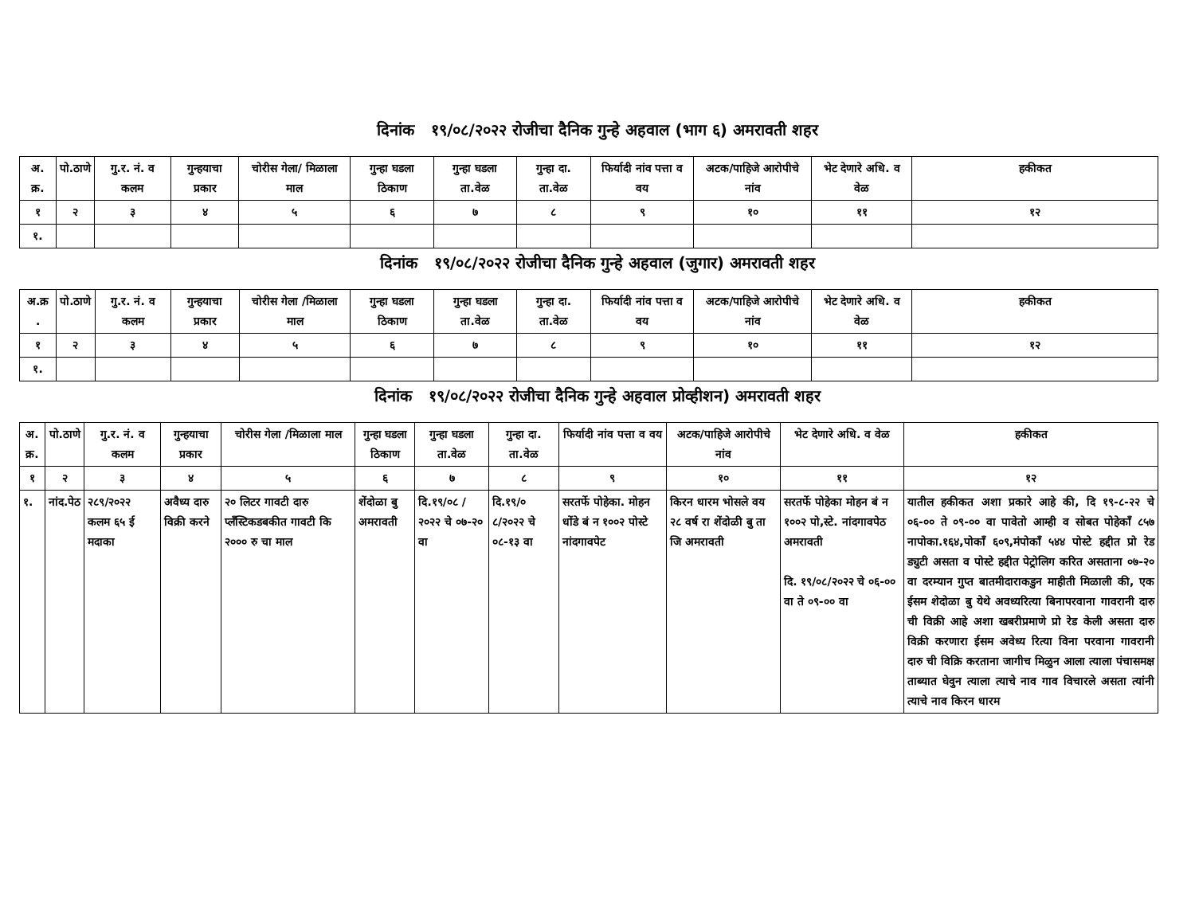दिनांक १९/०८/२०२२ रोजीचा दैनिक गुन्हे अहवाल (भाग ६) अमरावती शहर
| अ. क्र. | पो.ठाणे | गु.र. नं. व कलम | गुन्हयाचा प्रकार | चोरीस गेला/ मिळाला माल | गुन्हा घडला ठिकाण | गुन्हा घडला ता.वेळ | गुन्हा दा. ता.वेळ | फिर्यादी नांव पत्ता व वय | अटक/पाहिजे आरोपीचे नांव | भेट देणारे अधि. व वेळ | हकीकत |
| --- | --- | --- | --- | --- | --- | --- | --- | --- | --- | --- | --- |
| १ | २ | ३ | ४ | ५ | ६ | ७ | ८ | ९ | १० | ११ | १२ |
| १. | | | | | | | | | | | |
दिनांक १९/०८/२०२२ रोजीचा दैनिक गुन्हे अहवाल (जुगार) अमरावती शहर
| अ.क्र . | पो.ठाणे | गु.र. नं. व कलम | गुन्हयाचा प्रकार | चोरीस गेला /मिळाला माल | गुन्हा घडला ठिकाण | गुन्हा घडला ता.वेळ | गुन्हा दा. ता.वेळ | फिर्यादी नांव पत्ता व वय | अटक/पाहिजे आरोपीचे नांव | भेट देणारे अधि. व वेळ | हकीकत |
| --- | --- | --- | --- | --- | --- | --- | --- | --- | --- | --- | --- |
| १ | २ | ३ | ४ | ५ | ६ | ७ | ८ | ९ | १० | ११ | १२ |
| १. | | | | | | | | | | | |
दिनांक १९/०८/२०२२ रोजीचा दैनिक गुन्हे अहवाल प्रोव्हीशन) अमरावती शहर
| अ. क्र. | पो.ठाणे | गु.र. नं. व कलम | गुन्हयाचा प्रकार | चोरीस गेला /मिळाला माल | गुन्हा घडला ठिकाण | गुन्हा घडला ता.वेळ | गुन्हा दा. ता.वेळ | फिर्यादी नांव पत्ता व वय | अटक/पाहिजे आरोपीचे नांव | भेट देणारे अधि. व वेळ | हकीकत |
| --- | --- | --- | --- | --- | --- | --- | --- | --- | --- | --- | --- |
| १ | २ | ३ | ४ | ५ | ६ | ७ | ८ | ९ | १० | ११ | १२ |
| १. | नांद.पेठ | २८९/२०२२ कलम ६५ ई मदाका | अवैध्य दारु विक्री करने | २० लिटर गावटी दारु प्लँस्टिकडबकीत गावटी कि २००० रु चा माल | शेंदोळा बु अमरावती | दि.१९/०८ /२०२२ चे ०७-२० वा | दि.१९/० ८/२०२२ चे ०८-१३ वा | सरतर्फे पोहेका. मोहन धोंडे बं न १००२ पोस्टे नांदगावपेट | किरन धारम भोसले वय २८ वर्ष रा शेंदोळी बु ता जि अमरावती | सरतर्फे पोहेका मोहन बं न १००२ पो,स्टे. नांदगावपेठ अमरावती दि. १९/०८/२०२२ चे ०६-०० वा ते ०९-०० वा | यातील हकीकत अशा प्रकारे आहे की, दि १९-८-२२ चे ०६-०० ते ०९-०० वा पावेतो आम्ही व सोबत पोहेकाँ ८५७ नापोका.१६४,पोकाँ ६०९,मंपोकाँ ५४४ पोस्टे हद्दीत प्रो रेड ड्युटी असता व पोस्टे हद्दीत पेट्रोलिग करित असताना ०७-२० वा दरम्यान गुप्त बातमीदाराकडुन माहीती मिळाली की, एक ईसम शेदोळा बु येथे अवध्यरित्या बिनापरवाना गावरानी दारु ची विक्री आहे अशा खबरीप्रमाणे प्रो रेड केली असता दारु विक्री करणारा ईसम अवेध्य रित्या विना परवाना गावरानी दारु ची विक्रि करताना जागीच मिळुन आला त्याला पंचासमक्ष ताब्यात घेवुन त्याला त्याचे नाव गाव विचारले असता त्यांनी त्याचे नाव किरन धारम |